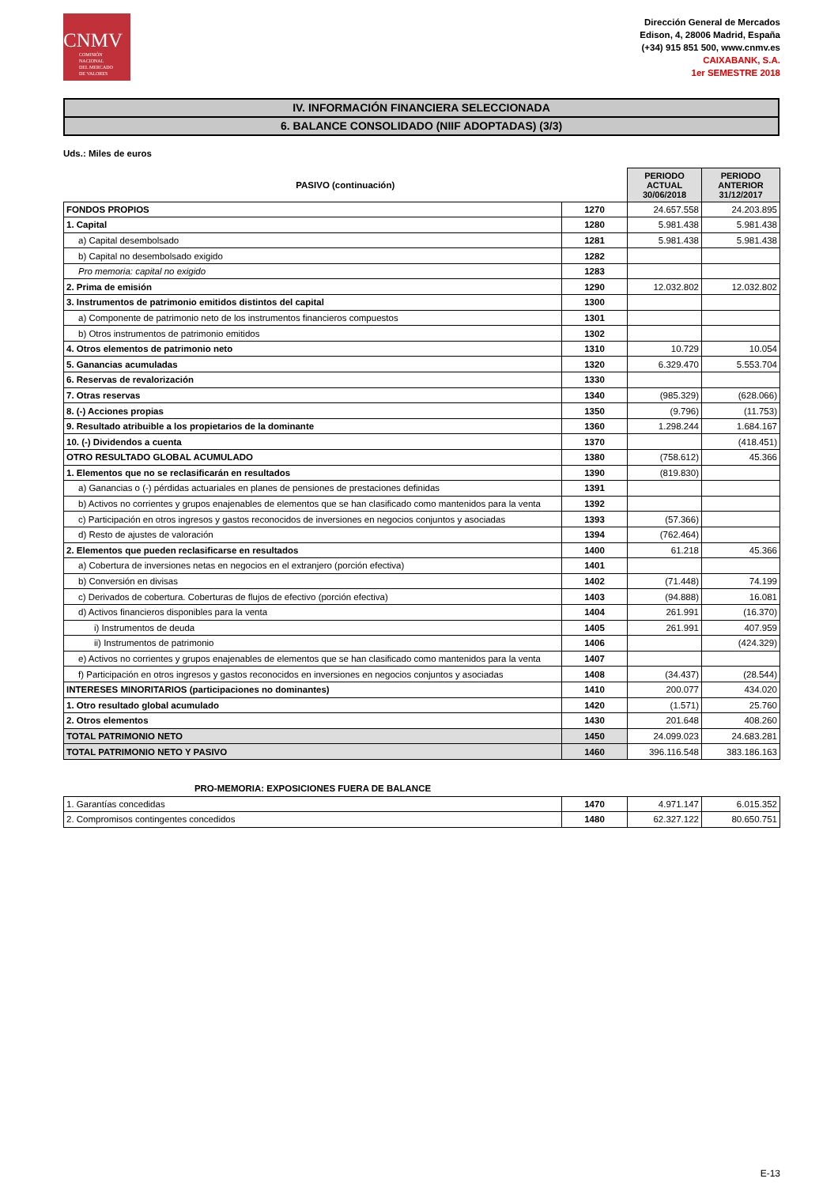CNMV
COMISIÓN
NACIONAL
DEL MERCADO
DE VALORES
Dirección General de Mercados
Edison, 4, 28006 Madrid, España
(+34) 915 851 500, www.cnmv.es
CAIXABANK, S.A.
1er SEMESTRE 2018
IV. INFORMACIÓN FINANCIERA SELECCIONADA
6. BALANCE CONSOLIDADO (NIIF ADOPTADAS) (3/3)
Uds.: Miles de euros
| PASIVO (continuación) | | PERIODO ACTUAL 30/06/2018 | PERIODO ANTERIOR 31/12/2017 |
| --- | --- | --- | --- |
| FONDOS PROPIOS | 1270 | 24.657.558 | 24.203.895 |
| 1. Capital | 1280 | 5.981.438 | 5.981.438 |
| a) Capital desembolsado | 1281 | 5.981.438 | 5.981.438 |
| b) Capital no desembolsado exigido | 1282 | | |
| Pro memoria: capital no exigido | 1283 | | |
| 2. Prima de emisión | 1290 | 12.032.802 | 12.032.802 |
| 3. Instrumentos de patrimonio emitidos distintos del capital | 1300 | | |
| a) Componente de patrimonio neto de los instrumentos financieros compuestos | 1301 | | |
| b) Otros instrumentos de patrimonio emitidos | 1302 | | |
| 4. Otros elementos de patrimonio neto | 1310 | 10.729 | 10.054 |
| 5. Ganancias acumuladas | 1320 | 6.329.470 | 5.553.704 |
| 6. Reservas de revalorización | 1330 | | |
| 7. Otras reservas | 1340 | (985.329) | (628.066) |
| 8. (-) Acciones propias | 1350 | (9.796) | (11.753) |
| 9. Resultado atribuible a los propietarios de la dominante | 1360 | 1.298.244 | 1.684.167 |
| 10. (-) Dividendos a cuenta | 1370 | | (418.451) |
| OTRO RESULTADO GLOBAL ACUMULADO | 1380 | (758.612) | 45.366 |
| 1. Elementos que no se reclasificarán en resultados | 1390 | (819.830) | |
| a) Ganancias o (-) pérdidas actuariales en planes de pensiones de prestaciones definidas | 1391 | | |
| b) Activos no corrientes y grupos enajenables de elementos que se han clasificado como mantenidos para la venta | 1392 | | |
| c) Participación en otros ingresos y gastos reconocidos de inversiones en negocios conjuntos y asociadas | 1393 | (57.366) | |
| d) Resto de ajustes de valoración | 1394 | (762.464) | |
| 2. Elementos que pueden reclasificarse en resultados | 1400 | 61.218 | 45.366 |
| a) Cobertura de inversiones netas en negocios en el extranjero (porción efectiva) | 1401 | | |
| b) Conversión en divisas | 1402 | (71.448) | 74.199 |
| c) Derivados de cobertura. Coberturas de flujos de efectivo (porción efectiva) | 1403 | (94.888) | 16.081 |
| d) Activos financieros disponibles para la venta | 1404 | 261.991 | (16.370) |
| i) Instrumentos de deuda | 1405 | 261.991 | 407.959 |
| ii) Instrumentos de patrimonio | 1406 | | (424.329) |
| e) Activos no corrientes y grupos enajenables de elementos que se han clasificado como mantenidos para la venta | 1407 | | |
| f) Participación en otros ingresos y gastos reconocidos en inversiones en negocios conjuntos y asociadas | 1408 | (34.437) | (28.544) |
| INTERESES MINORITARIOS (participaciones no dominantes) | 1410 | 200.077 | 434.020 |
| 1. Otro resultado global acumulado | 1420 | (1.571) | 25.760 |
| 2. Otros elementos | 1430 | 201.648 | 408.260 |
| TOTAL PATRIMONIO NETO | 1450 | 24.099.023 | 24.683.281 |
| TOTAL PATRIMONIO NETO Y PASIVO | 1460 | 396.116.548 | 383.186.163 |
| PRO-MEMORIA: EXPOSICIONES FUERA DE BALANCE | | | |
| --- | --- | --- | --- |
| 1. Garantías concedidas | 1470 | 4.971.147 | 6.015.352 |
| 2. Compromisos contingentes concedidos | 1480 | 62.327.122 | 80.650.751 |
E-13